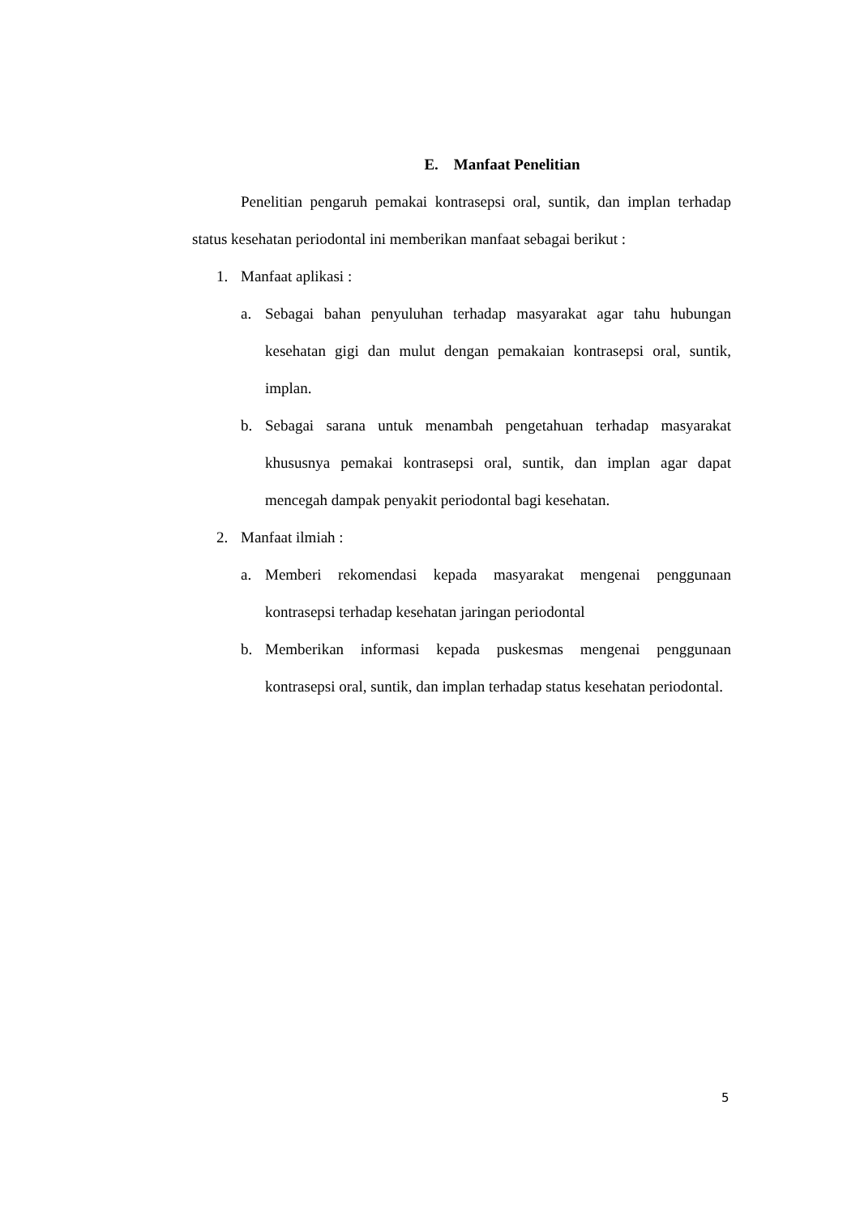E. Manfaat Penelitian
Penelitian pengaruh pemakai kontrasepsi oral, suntik, dan implan terhadap status kesehatan periodontal ini memberikan manfaat sebagai berikut :
1. Manfaat aplikasi :
a. Sebagai bahan penyuluhan terhadap masyarakat agar tahu hubungan kesehatan gigi dan mulut dengan pemakaian kontrasepsi oral, suntik, implan.
b. Sebagai sarana untuk menambah pengetahuan terhadap masyarakat khususnya pemakai kontrasepsi oral, suntik, dan implan agar dapat mencegah dampak penyakit periodontal bagi kesehatan.
2. Manfaat ilmiah :
a. Memberi rekomendasi kepada masyarakat mengenai penggunaan kontrasepsi terhadap kesehatan jaringan periodontal
b. Memberikan informasi kepada puskesmas mengenai penggunaan kontrasepsi oral, suntik, dan implan terhadap status kesehatan periodontal.
5